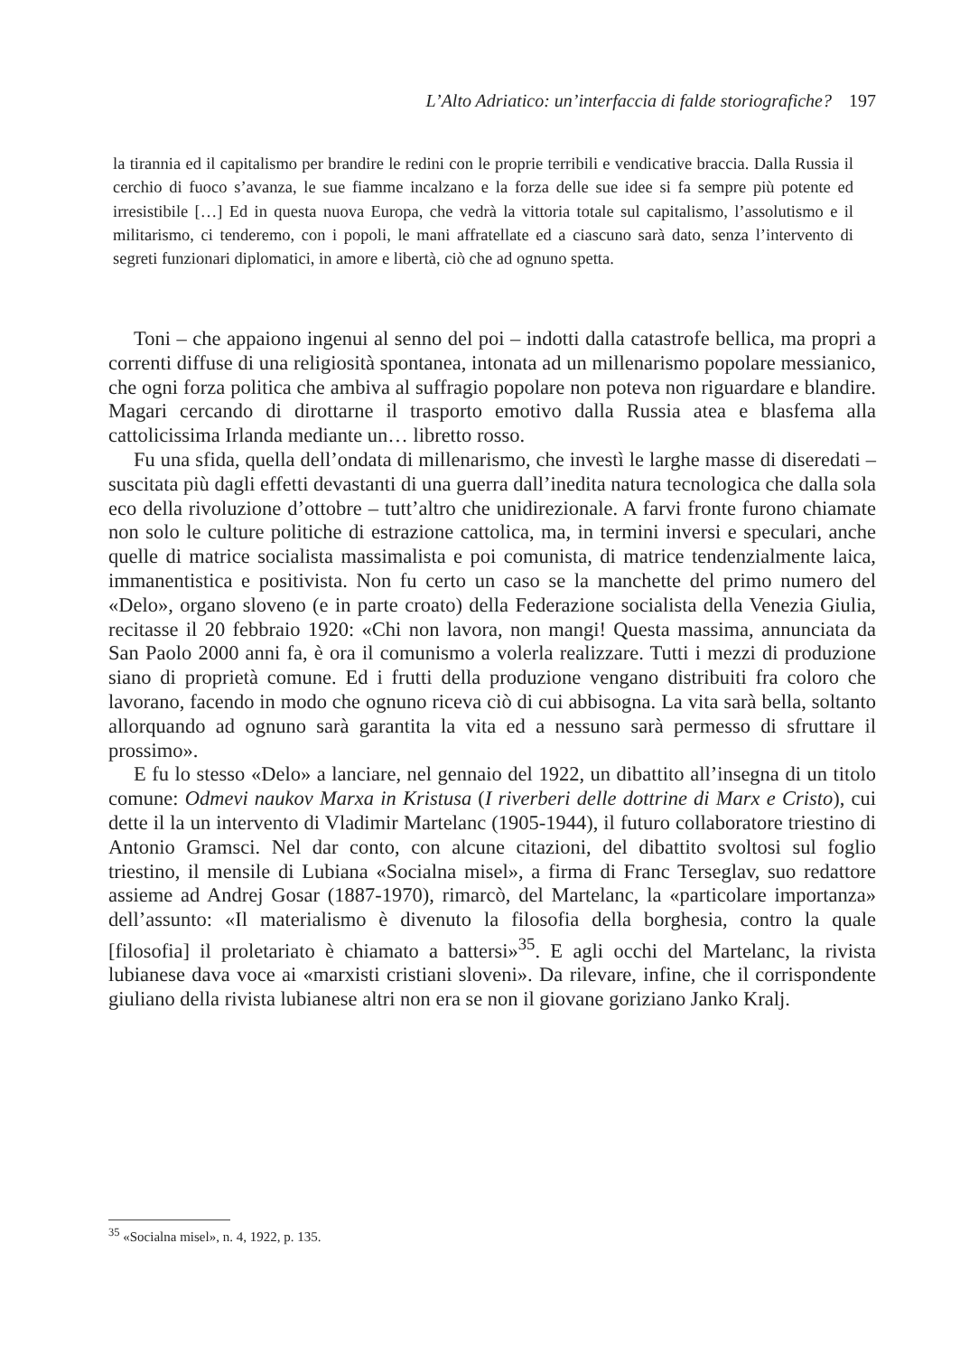L’Alto Adriatico: un’interfaccia di falde storiografiche? 197
la tirannia ed il capitalismo per brandire le redini con le proprie terribili e vendicative braccia. Dalla Russia il cerchio di fuoco s’avanza, le sue fiamme incalzano e la forza delle sue idee si fa sempre più potente ed irresistibile […] Ed in questa nuova Europa, che vedrà la vittoria totale sul capitalismo, l’assolutismo e il militarismo, ci tenderemo, con i popoli, le mani affratellate ed a ciascuno sarà dato, senza l’intervento di segreti funzionari diplomatici, in amore e libertà, ciò che ad ognuno spetta.
Toni – che appaiono ingenui al senno del poi – indotti dalla catastrofe bellica, ma propri a correnti diffuse di una religiosità spontanea, intonata ad un millenarismo popolare messianico, che ogni forza politica che ambiva al suffragio popolare non poteva non riguardare e blandire. Magari cercando di dirottarne il trasporto emotivo dalla Russia atea e blasfema alla cattolicissima Irlanda mediante un… libretto rosso.
Fu una sfida, quella dell’ondata di millenarismo, che investì le larghe masse di diseredati – suscitata più dagli effetti devastanti di una guerra dall’inedita natura tecnologica che dalla sola eco della rivoluzione d’ottobre – tutt’altro che unidirezionale. A farvi fronte furono chiamate non solo le culture politiche di estrazione cattolica, ma, in termini inversi e speculari, anche quelle di matrice socialista massimalista e poi comunista, di matrice tendenzialmente laica, immanentistica e positivista. Non fu certo un caso se la manchette del primo numero del «Delo», organo sloveno (e in parte croato) della Federazione socialista della Venezia Giulia, recitasse il 20 febbraio 1920: «Chi non lavora, non mangi! Questa massima, annunciata da San Paolo 2000 anni fa, è ora il comunismo a volerla realizzare. Tutti i mezzi di produzione siano di proprietà comune. Ed i frutti della produzione vengano distribuiti fra coloro che lavorano, facendo in modo che ognuno riceva ciò di cui abbisogna. La vita sarà bella, soltanto allorquando ad ognuno sarà garantita la vita ed a nessuno sarà permesso di sfruttare il prossimo».
E fu lo stesso «Delo» a lanciare, nel gennaio del 1922, un dibattito all’insegna di un titolo comune: Odmevi naukov Marxa in Kristusa (I riverberi delle dottrine di Marx e Cristo), cui dette il la un intervento di Vladimir Martelanc (1905-1944), il futuro collaboratore triestino di Antonio Gramsci. Nel dar conto, con alcune citazioni, del dibattito svoltosi sul foglio triestino, il mensile di Lubiana «Socialna misel», a firma di Franc Terseglav, suo redattore assieme ad Andrej Gosar (1887-1970), rimarcò, del Martelanc, la «particolare importanza» dell’assunto: «Il materialismo è divenuto la filosofia della borghesia, contro la quale [filosofia] il proletariato è chiamato a battersi»<sup>35</sup>. E agli occhi del Martelanc, la rivista lubianese dava voce ai «marxisti cristiani sloveni». Da rilevare, infine, che il corrispondente giuliano della rivista lubianese altri non era se non il giovane goriziano Janko Kralj.
<sup>35</sup> «Socialna misel», n. 4, 1922, p. 135.